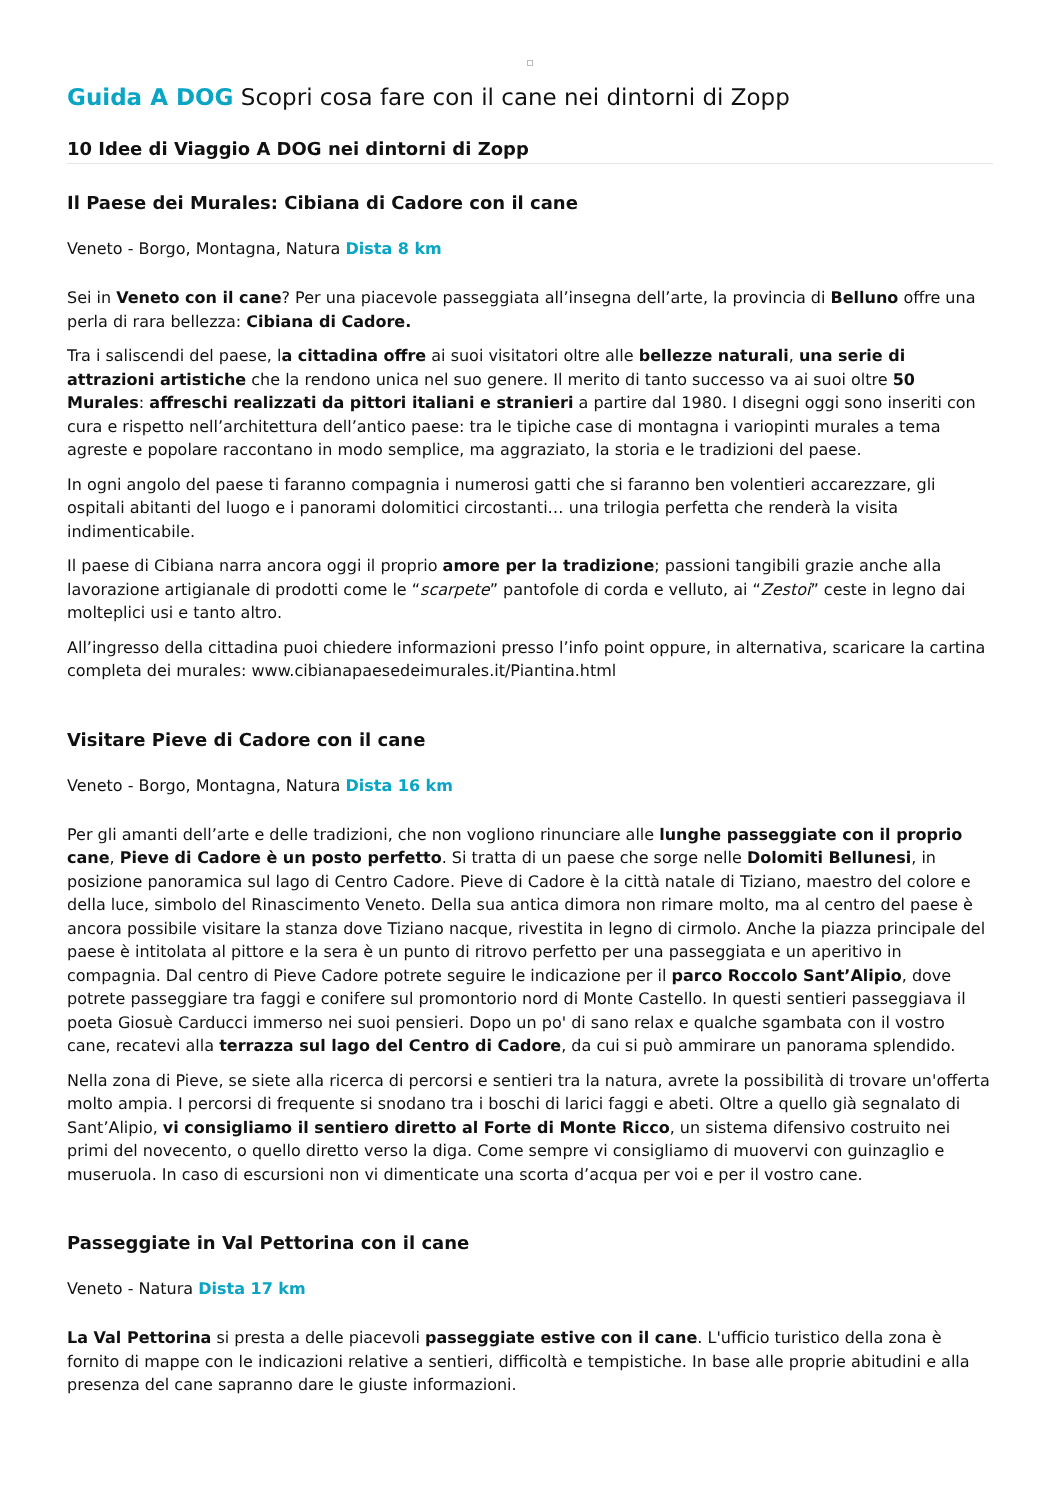Guida A DOG Scopri cosa fare con il cane nei dintorni di Zopp
10 Idee di Viaggio A DOG nei dintorni di Zopp
Il Paese dei Murales: Cibiana di Cadore con il cane
Veneto - Borgo, Montagna, Natura Dista 8 km
Sei in Veneto con il cane? Per una piacevole passeggiata all’insegna dell’arte, la provincia di Belluno offre una perla di rara bellezza: Cibiana di Cadore.
Tra i saliscendi del paese, la cittadina offre ai suoi visitatori oltre alle bellezze naturali, una serie di attrazioni artistiche che la rendono unica nel suo genere. Il merito di tanto successo va ai suoi oltre 50 Murales: affreschi realizzati da pittori italiani e stranieri a partire dal 1980. I disegni oggi sono inseriti con cura e rispetto nell’architettura dell’antico paese: tra le tipiche case di montagna i variopinti murales a tema agreste e popolare raccontano in modo semplice, ma aggraziato, la storia e le tradizioni del paese.
In ogni angolo del paese ti faranno compagnia i numerosi gatti che si faranno ben volentieri accarezzare, gli ospitali abitanti del luogo e i panorami dolomitici circostanti… una trilogia perfetta che renderà la visita indimenticabile.
Il paese di Cibiana narra ancora oggi il proprio amore per la tradizione; passioni tangibili grazie anche alla lavorazione artigianale di prodotti come le “scarpete” pantofole di corda e velluto, ai “Zestoi” ceste in legno dai molteplici usi e tanto altro.
All’ingresso della cittadina puoi chiedere informazioni presso l’info point oppure, in alternativa, scaricare la cartina completa dei murales: www.cibianapaesedeimurales.it/Piantina.html
Visitare Pieve di Cadore con il cane
Veneto - Borgo, Montagna, Natura Dista 16 km
Per gli amanti dell’arte e delle tradizioni, che non vogliono rinunciare alle lunghe passeggiate con il proprio cane, Pieve di Cadore è un posto perfetto. Si tratta di un paese che sorge nelle Dolomiti Bellunesi, in posizione panoramica sul lago di Centro Cadore. Pieve di Cadore è la città natale di Tiziano, maestro del colore e della luce, simbolo del Rinascimento Veneto. Della sua antica dimora non rimare molto, ma al centro del paese è ancora possibile visitare la stanza dove Tiziano nacque, rivestita in legno di cirmolo. Anche la piazza principale del paese è intitolata al pittore e la sera è un punto di ritrovo perfetto per una passeggiata e un aperitivo in compagnia. Dal centro di Pieve Cadore potrete seguire le indicazione per il parco Roccolo Sant’Alipio, dove potrete passeggiare tra faggi e conifere sul promontorio nord di Monte Castello. In questi sentieri passeggiava il poeta Giosuè Carducci immerso nei suoi pensieri. Dopo un po' di sano relax e qualche sgambata con il vostro cane, recatevi alla terrazza sul lago del Centro di Cadore, da cui si può ammirare un panorama splendido.
Nella zona di Pieve, se siete alla ricerca di percorsi e sentieri tra la natura, avrete la possibilità di trovare un'offerta molto ampia. I percorsi di frequente si snodano tra i boschi di larici faggi e abeti. Oltre a quello già segnalato di Sant’Alipio, vi consigliamo il sentiero diretto al Forte di Monte Ricco, un sistema difensivo costruito nei primi del novecento, o quello diretto verso la diga. Come sempre vi consigliamo di muovervi con guinzaglio e museruola. In caso di escursioni non vi dimenticate una scorta d’acqua per voi e per il vostro cane.
Passeggiate in Val Pettorina con il cane
Veneto - Natura Dista 17 km
La Val Pettorina si presta a delle piacevoli passeggiate estive con il cane. L'ufficio turistico della zona è fornito di mappe con le indicazioni relative a sentieri, difficoltà e tempistiche. In base alle proprie abitudini e alla presenza del cane sapranno dare le giuste informazioni.